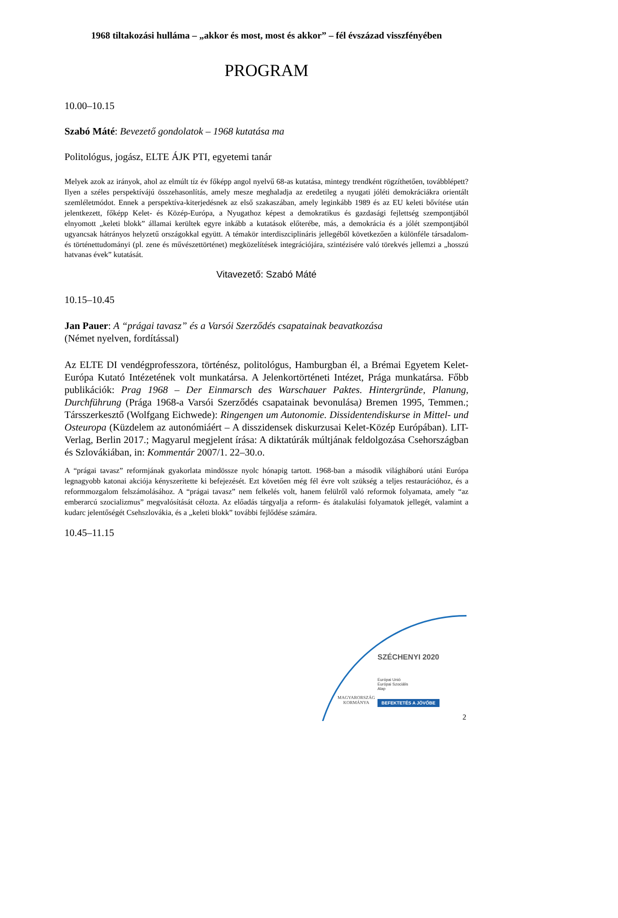1968 tiltakozási hulláma – „akkor és most, most és akkor” – fél évszázad visszfényében
PROGRAM
10.00–10.15
Szabó Máté: Bevezető gondolatok – 1968 kutatása ma
Politológus, jogász, ELTE ÁJK PTI, egyetemi tanár
Melyek azok az irányok, ahol az elmúlt tíz év főképp angol nyelvű 68-as kutatása, mintegy trendként rögzíthetően, továbblépett? Ilyen a széles perspektívájú összehasonlítás, amely mesze meghaladja az eredetileg a nyugati jóléti demokráciákra orientált szemléletmódot. Ennek a perspektíva-kiterjedésnek az első szakaszában, amely leginkább 1989 és az EU keleti bővítése után jelentkezett, főképp Kelet- és Közép-Európa, a Nyugathoz képest a demokratikus és gazdasági fejlettség szempontjából elnyomott „keleti blokk” államai kerültek egyre inkább a kutatások előterébe, más, a demokrácia és a jólét szempontjából ugyancsak hátrányos helyzetű országokkal együtt. A témakör interdiszciplináris jellegéből következően a különféle társadalom- és történettudományi (pl. zene és művészettörténet) megközelítések integrációjára, szintézisére való törekvés jellemzi a „hosszú hatvanas évek” kutatását.
Vitavezető: Szabó Máté
10.15–10.45
Jan Pauer: A “prágai tavasz” és a Varsói Szerződés csapatainak beavatkozása
(Német nyelven, fordítással)
Az ELTE DI vendégprofesszora, történész, politológus, Hamburgban él, a Brémai Egyetem Kelet-Európa Kutató Intézetének volt munkatársa. A Jelenkortörténeti Intézet, Prága munkatársa. Főbb publikációk: Prag 1968 – Der Einmarsch des Warschauer Paktes. Hintergründe, Planung, Durchführung (Prága 1968-a Varsói Szerződés csapatainak bevonulása) Bremen 1995, Temmen.; Társszerkesztő (Wolfgang Eichwede): Ringengen um Autonomie. Dissidentendiskurse in Mittel- und Osteuropa (Küzdelem az autonómiáért – A disszidensek diskurzusai Kelet-Közép Európában). LIT-Verlag, Berlin 2017.; Magyarul megjelent írása: A diktatúrák múltjának feldolgozása Csehországban és Szlovákiában, in: Kommentár 2007/1. 22–30.o.
A “prágai tavasz” reformjának gyakorlata mindössze nyolc hónapig tartott. 1968-ban a második világháború utáni Európa legnagyobb katonai akciója kényszerítette ki befejezését. Ezt követően még fél évre volt szükség a teljes restaurációhoz, és a reformmozgalom felszámolásához. A “prágai tavasz” nem felkelés volt, hanem felülről való reformok folyamata, amely “az emberarcú szocializmus” megvalósítását célozta. Az előadás tárgyalja a reform- és átalakulási folyamatok jellegét, valamint a kudarc jelentőségét Csehszlovákia, és a „keleti blokk” további fejlődése számára.
10.45–11.15
SZÉCHENYI 2020
Európai Unió
Európai Szociális
Alap
MAGYARORSZÁG
KORMÁNYA
BEFEKTETÉS A JÖVŐBE
2